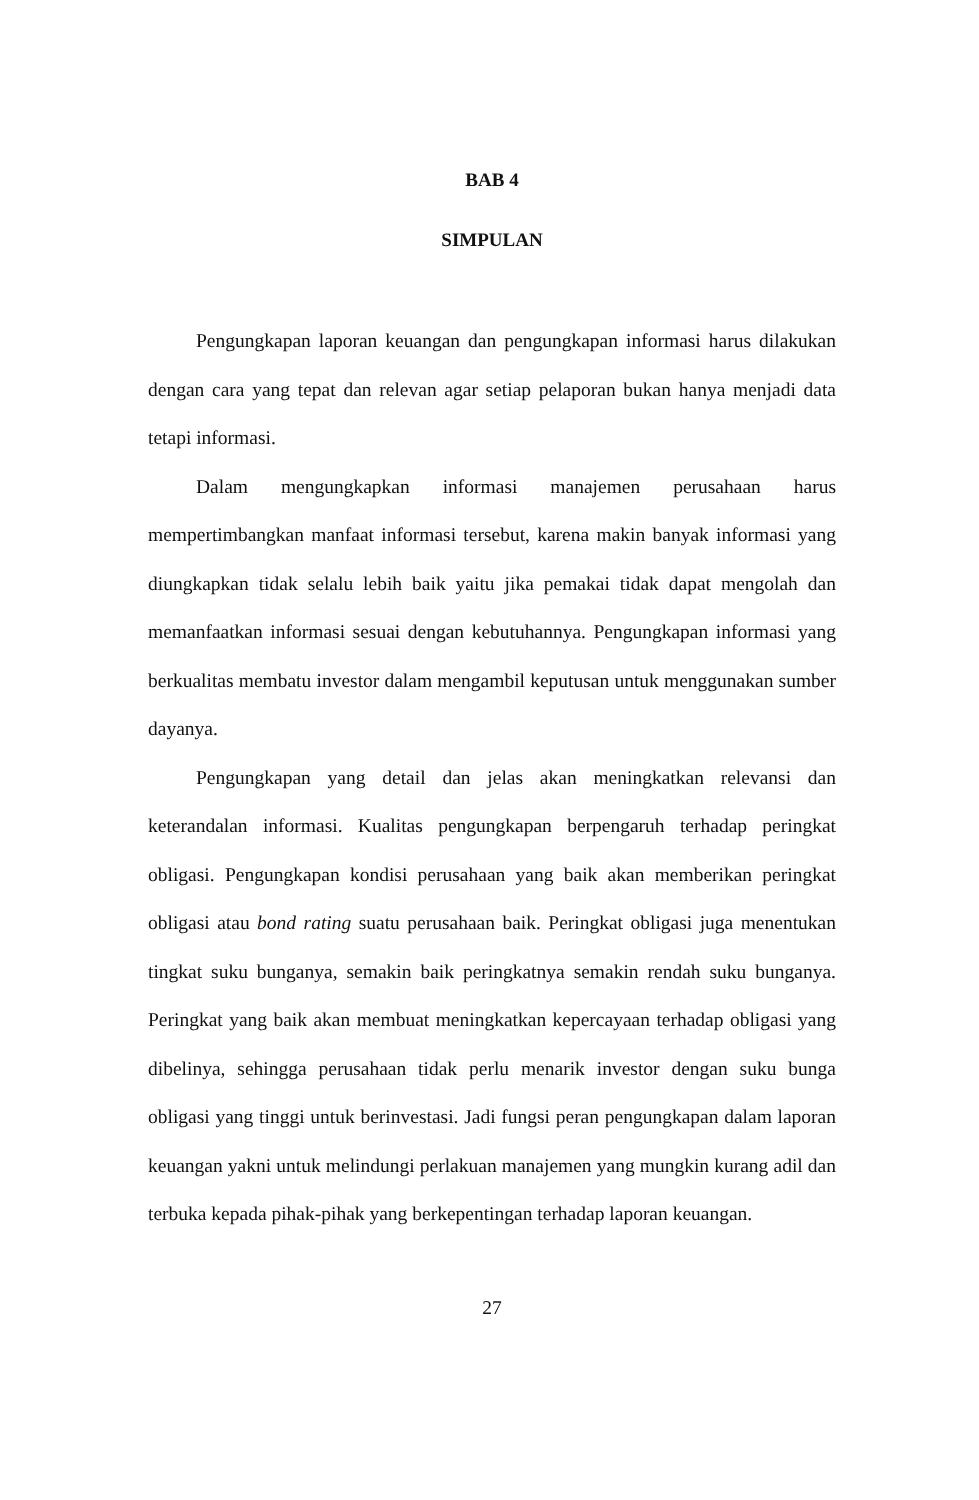BAB 4
SIMPULAN
Pengungkapan laporan keuangan dan pengungkapan informasi harus dilakukan dengan cara yang tepat dan relevan agar setiap pelaporan bukan hanya menjadi data tetapi informasi.
Dalam mengungkapkan informasi manajemen perusahaan harus mempertimbangkan manfaat informasi tersebut, karena makin banyak informasi yang diungkapkan tidak selalu lebih baik yaitu jika pemakai tidak dapat mengolah dan memanfaatkan informasi sesuai dengan kebutuhannya. Pengungkapan informasi yang berkualitas membatu investor dalam mengambil keputusan untuk menggunakan sumber dayanya.
Pengungkapan yang detail dan jelas akan meningkatkan relevansi dan keterandalan informasi. Kualitas pengungkapan berpengaruh terhadap peringkat obligasi. Pengungkapan kondisi perusahaan yang baik akan memberikan peringkat obligasi atau bond rating suatu perusahaan baik. Peringkat obligasi juga menentukan tingkat suku bunganya, semakin baik peringkatnya semakin rendah suku bunganya. Peringkat yang baik akan membuat meningkatkan kepercayaan terhadap obligasi yang dibelinya, sehingga perusahaan tidak perlu menarik investor dengan suku bunga obligasi yang tinggi untuk berinvestasi. Jadi fungsi peran pengungkapan dalam laporan keuangan yakni untuk melindungi perlakuan manajemen yang mungkin kurang adil dan terbuka kepada pihak-pihak yang berkepentingan terhadap laporan keuangan.
27